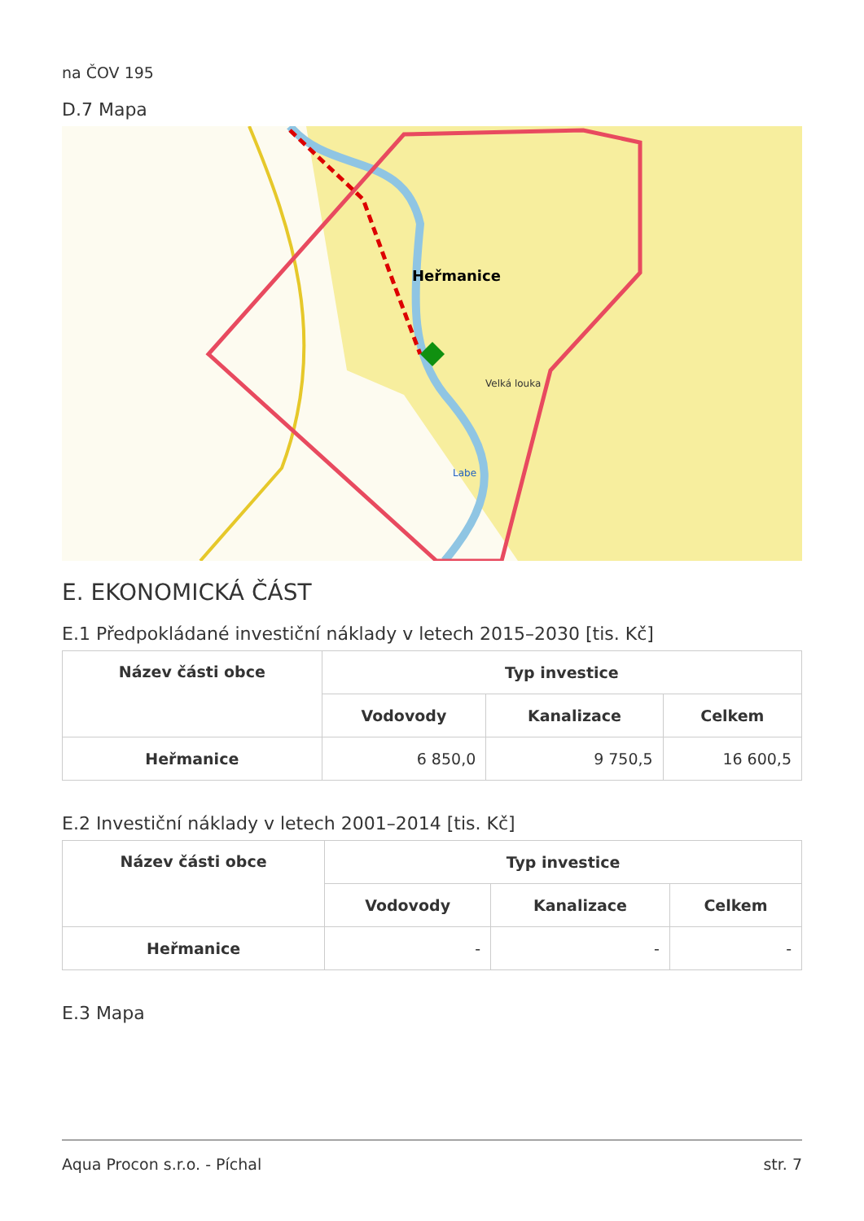na ČOV 195
D.7 Mapa
Heřmanice
Velká louka
Labe
E. EKONOMICKÁ ČÁST
E.1 Předpokládané investiční náklady v letech 2015–2030 [tis. Kč]
| Název části obce | Typ investice | | |
| --- | --- | --- | --- |
| | Vodovody | Kanalizace | Celkem |
| Heřmanice | 6 850,0 | 9 750,5 | 16 600,5 |
E.2 Investiční náklady v letech 2001–2014 [tis. Kč]
| Název části obce | Typ investice | | |
| --- | --- | --- | --- |
| | Vodovody | Kanalizace | Celkem |
| Heřmanice | - | - | - |
E.3 Mapa
Aqua Procon s.r.o. - Píchal str. 7